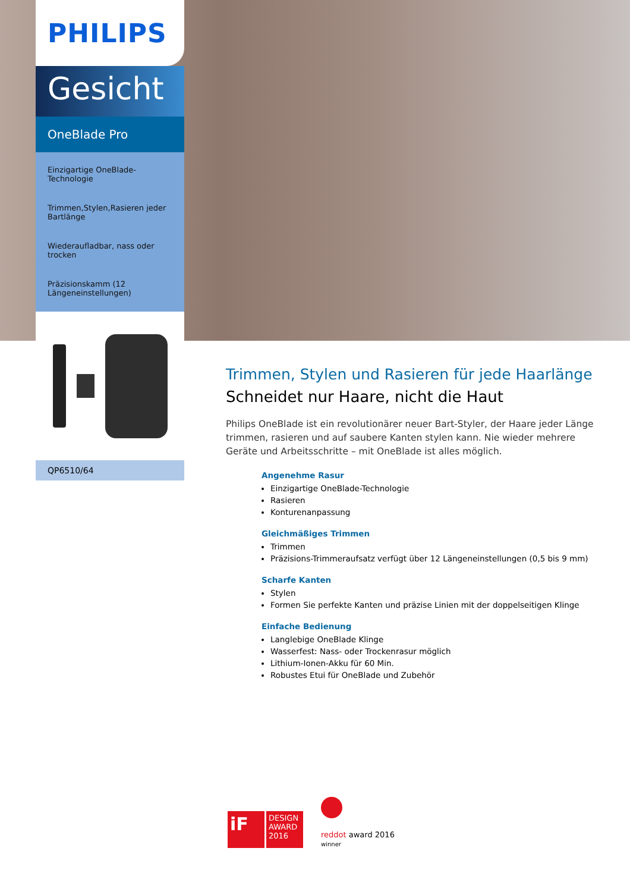PHILIPS
Gesicht
OneBlade Pro
Einzigartige OneBlade-Technologie
Trimmen,Stylen,Rasieren jeder Bartlänge
Wiederaufladbar, nass oder trocken
Präzisionskamm (12 Längeneinstellungen)
QP6510/64
Trimmen, Stylen und Rasieren für jede Haarlänge
Schneidet nur Haare, nicht die Haut
Philips OneBlade ist ein revolutionärer neuer Bart-Styler, der Haare jeder Länge trimmen, rasieren und auf saubere Kanten stylen kann. Nie wieder mehrere Geräte und Arbeitsschritte – mit OneBlade ist alles möglich.
Angenehme Rasur
Einzigartige OneBlade-Technologie
Rasieren
Konturenanpassung
Gleichmäßiges Trimmen
Trimmen
Präzisions-Trimmeraufsatz verfügt über 12 Längeneinstellungen (0,5 bis 9 mm)
Scharfe Kanten
Stylen
Formen Sie perfekte Kanten und präzise Linien mit der doppelseitigen Klinge
Einfache Bedienung
Langlebige OneBlade Klinge
Wasserfest: Nass- oder Trockenrasur möglich
Lithium-Ionen-Akku für 60 Min.
Robustes Etui für OneBlade und Zubehör
iF
DESIGN AWARD 2016
reddot award 2016
winner